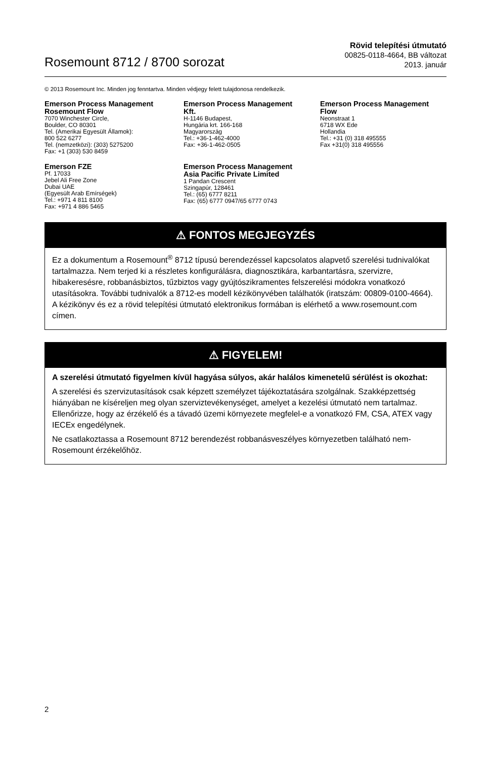Rosemount 8712 / 8700 sorozat
Rövid telepítési útmutató
00825-0118-4664, BB változat
2013. január
© 2013 Rosemount Inc. Minden jog fenntartva. Minden védjegy felett tulajdonosa rendelkezik.
Emerson Process Management
Rosemount Flow
7070 Winchester Circle,
Boulder, CO 80301
Tel. (Amerikai Egyesült Államok):
800 522 6277
Tel. (nemzetközi): (303) 5275200
Fax: +1 (303) 530 8459
Emerson Process Management
Kft.
H-1146 Budapest,
Hungária krt. 166-168
Magyarország
Tel.: +36-1-462-4000
Fax: +36-1-462-0505
Emerson Process Management
Flow
Neonstraat 1
6718 WX Ede
Hollandia
Tel.: +31 (0) 318 495555
Fax +31(0) 318 495556
Emerson FZE
Pf. 17033
Jebel Ali Free Zone
Dubai UAE
(Egyesült Arab Emírségek)
Tel.: +971 4 811 8100
Fax: +971 4 886 5465
Emerson Process Management
Asia Pacific Private Limited
1 Pandan Crescent
Szingapúr, 128461
Tel.: (65) 6777 8211
Fax: (65) 6777 0947/65 6777 0743
⚠ FONTOS MEGJEGYZÉS
Ez a dokumentum a Rosemount<sup>®</sup> 8712 típusú berendezéssel kapcsolatos alapvető szerelési tudnivalókat tartalmazza. Nem terjed ki a részletes konfigurálásra, diagnosztikára, karbantartásra, szervizre, hibakeresésre, robbanásbiztos, tűzbiztos vagy gyújtószikramentes felszerelési módokra vonatkozó utasításokra. További tudnivalók a 8712-es modell kézikönyvében találhatók (iratszám: 00809-0100-4664). A kézikönyv és ez a rövid telepítési útmutató elektronikus formában is elérhető a www.rosemount.com címen.
⚠ FIGYELEM!
A szerelési útmutató figyelmen kívül hagyása súlyos, akár halálos kimenetelű sérülést is okozhat:
A szerelési és szervizutasítások csak képzett személyzet tájékoztatására szolgálnak. Szakképzettség hiányában ne kíséreljen meg olyan szerviztevékenységet, amelyet a kezelési útmutató nem tartalmaz. Ellenőrizze, hogy az érzékelő és a távadó üzemi környezete megfelel-e a vonatkozó FM, CSA, ATEX vagy IECEx engedélynek.
Ne csatlakoztassa a Rosemount 8712 berendezést robbanásveszélyes környezetben található nem-Rosemount érzékelőhöz.
2